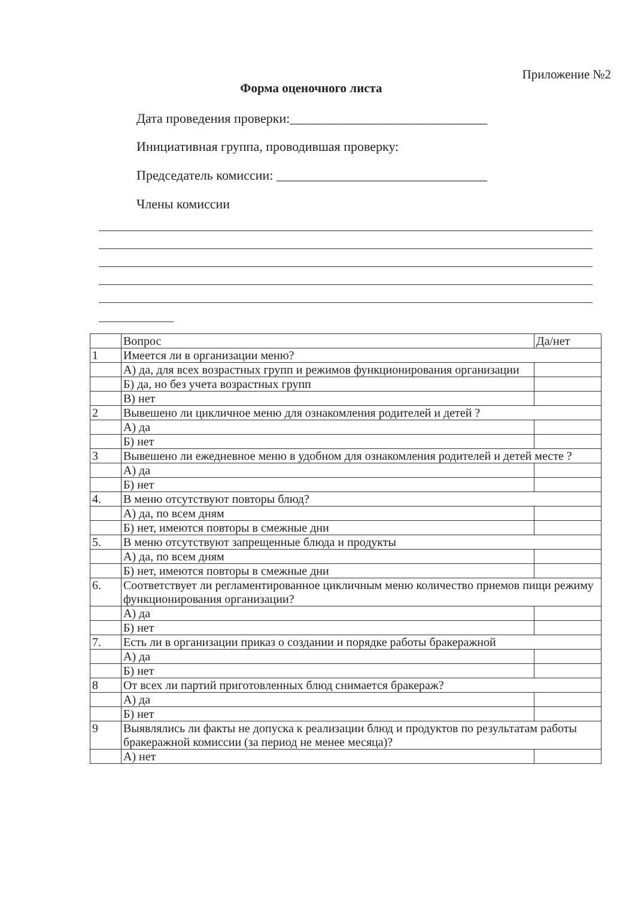Приложение №2
Форма оценочного листа
Дата проведения проверки:______________________________
Инициативная группа, проводившая проверку:
Председатель комиссии: ________________________________
Члены комиссии
| | Вопрос | Да/нет |
| --- | --- | --- |
| 1 | Имеется ли в организации меню? | |
| | А) да, для всех возрастных групп и режимов функционирования организации | |
| | Б) да, но без учета возрастных групп | |
| | В) нет | |
| 2 | Вывешено ли цикличное меню для ознакомления родителей и детей ? | |
| | А) да | |
| | Б) нет | |
| 3 | Вывешено ли ежедневное меню в удобном для ознакомления родителей и детей месте ? | |
| | А) да | |
| | Б) нет | |
| 4. | В меню отсутствуют повторы блюд? | |
| | А) да, по всем дням | |
| | Б) нет, имеются повторы в смежные дни | |
| 5. | В меню отсутствуют запрещенные блюда и продукты | |
| | А) да, по всем дням | |
| | Б) нет, имеются повторы в смежные дни | |
| 6. | Соответствует ли регламентированное цикличным меню количество приемов пищи режиму функционирования организации? | |
| | А) да | |
| | Б) нет | |
| 7. | Есть ли в организации приказ о создании и порядке работы бракеражной | |
| | А) да | |
| | Б) нет | |
| 8 | От всех ли партий приготовленных блюд снимается бракераж? | |
| | А) да | |
| | Б) нет | |
| 9 | Выявлялись ли факты не допуска к реализации блюд и продуктов по результатам работы бракеражной комиссии (за период не менее месяца)? | |
| | А) нет | |